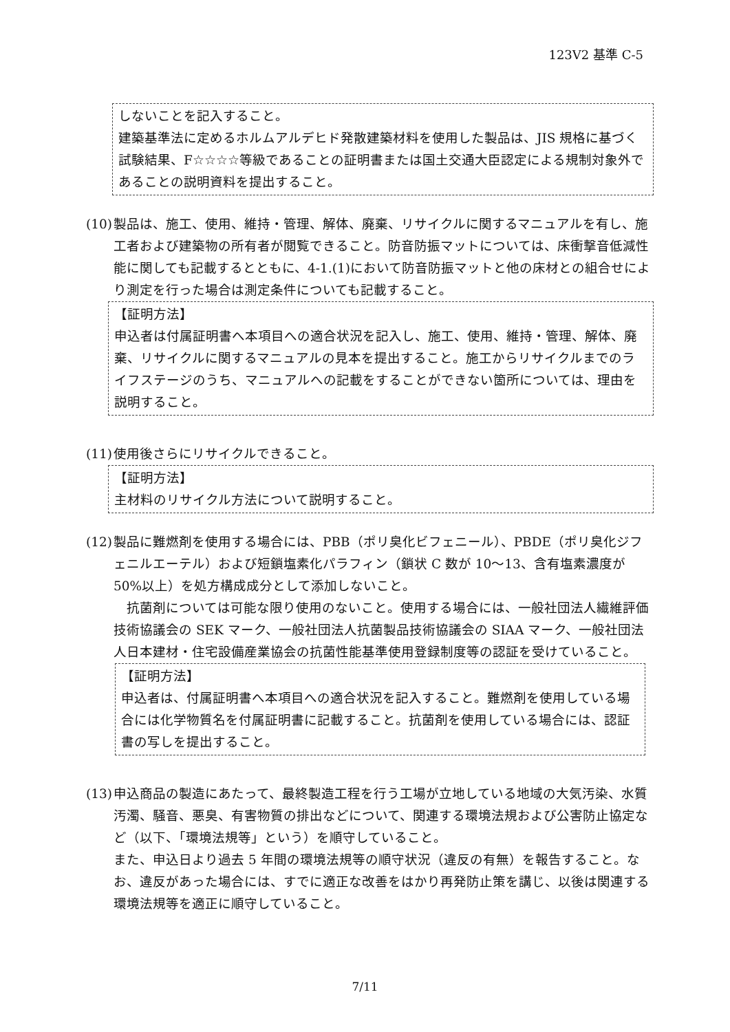123V2 基準 C-5
しないことを記入すること。
建築基準法に定めるホルムアルデヒド発散建築材料を使用した製品は、JIS 規格に基づく試験結果、F☆☆☆☆等級であることの証明書または国土交通大臣認定による規制対象外であることの説明資料を提出すること。
(10)
製品は、施工、使用、維持・管理、解体、廃棄、リサイクルに関するマニュアルを有し、施工者および建築物の所有者が閲覧できること。防音防振マットについては、床衝撃音低減性能に関しても記載するとともに、4-1.(1)において防音防振マットと他の床材との組合せにより測定を行った場合は測定条件についても記載すること。
【証明方法】
申込者は付属証明書へ本項目への適合状況を記入し、施工、使用、維持・管理、解体、廃棄、リサイクルに関するマニュアルの見本を提出すること。施工からリサイクルまでのライフステージのうち、マニュアルへの記載をすることができない箇所については、理由を説明すること。
(11)
使用後さらにリサイクルできること。
【証明方法】
主材料のリサイクル方法について説明すること。
(12)
製品に難燃剤を使用する場合には、PBB（ポリ臭化ビフェニール）、PBDE（ポリ臭化ジフェニルエーテル）および短鎖塩素化パラフィン（鎖状 C 数が 10～13、含有塩素濃度が 50%以上）を処方構成成分として添加しないこと。
　抗菌剤については可能な限り使用のないこと。使用する場合には、一般社団法人繊維評価技術協議会の SEK マーク、一般社団法人抗菌製品技術協議会の SIAA マーク、一般社団法人日本建材・住宅設備産業協会の抗菌性能基準使用登録制度等の認証を受けていること。
【証明方法】
申込者は、付属証明書へ本項目への適合状況を記入すること。難燃剤を使用している場合には化学物質名を付属証明書に記載すること。抗菌剤を使用している場合には、認証書の写しを提出すること。
(13)
申込商品の製造にあたって、最終製造工程を行う工場が立地している地域の大気汚染、水質汚濁、騒音、悪臭、有害物質の排出などについて、関連する環境法規および公害防止協定など（以下、「環境法規等」という）を順守していること。
また、申込日より過去 5 年間の環境法規等の順守状況（違反の有無）を報告すること。なお、違反があった場合には、すでに適正な改善をはかり再発防止策を講じ、以後は関連する環境法規等を適正に順守していること。
7/11